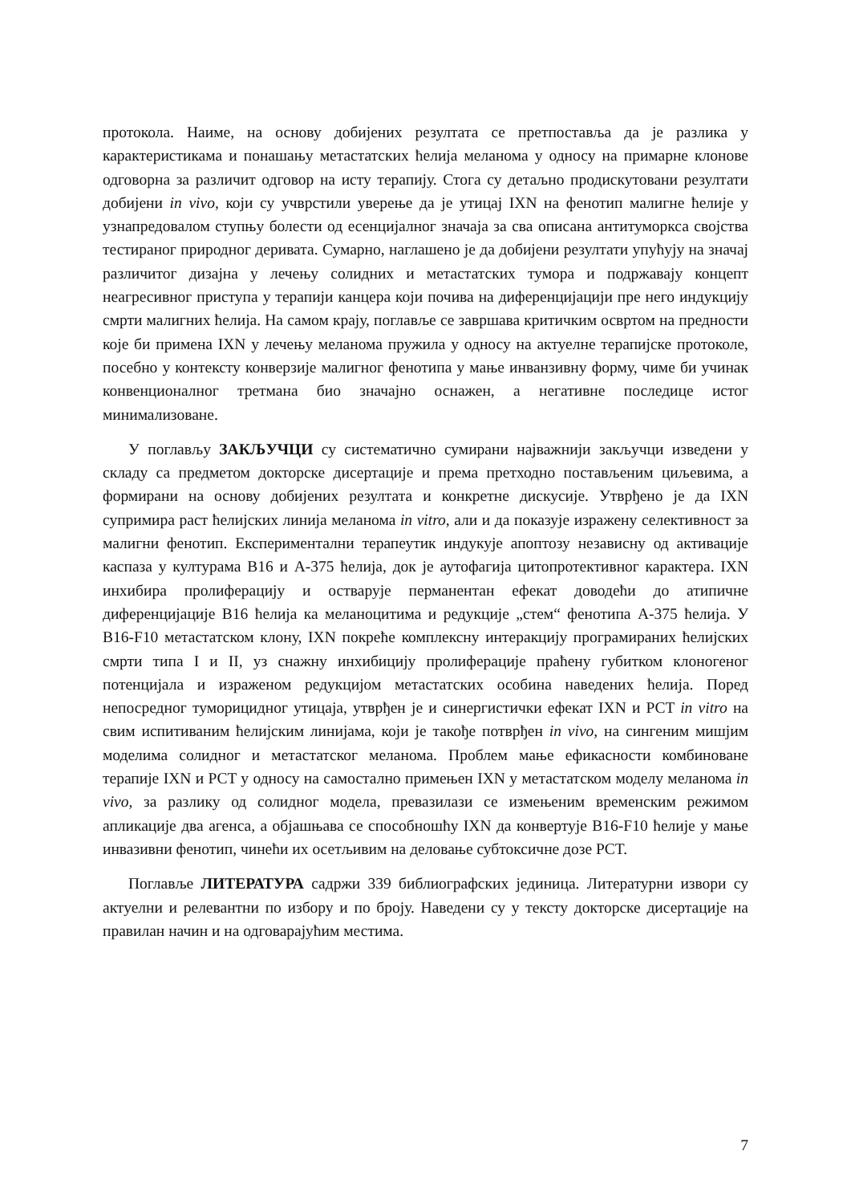протокола. Наиме, на основу добијених резултата се претпоставља да је разлика у карактеристикама и понашању метастатских ћелија меланома у односу на примарне клонове одговорна за различит одговор на исту терапију. Стога су детаљно продискутовани резултати добијени in vivo, који су учврстили уверење да је утицај IXN на фенотип малигне ћелије у узнапредовалом ступњу болести од есенцијалног значаја за сва описана антитуморкса својства тестираног природног деривата. Сумарно, наглашено је да добијени резултати упућују на значај различитог дизајна у лечењу солидних и метастатских тумора и подржавају концепт неагресивног приступа у терапији канцера који почива на диференцијацији пре него индукцију смрти малигних ћелија. На самом крају, поглавље се завршава критичким освртом на предности које би примена IXN у лечењу меланома пружила у односу на актуелне терапијске протоколе, посебно у контексту конверзије малигног фенотипа у мање инванзивну форму, чиме би учинак конвенционалног третмана био значајно оснажен, а негативне последице истог минимализоване.
У поглављу ЗАКЉУЧЦИ су систематично сумирани најважнији закључци изведени у складу са предметом докторске дисертације и према претходно постављеним циљевима, а формирани на основу добијених резултата и конкретне дискусије. Утврђено је да IXN супримира раст ћелијских линија меланома in vitro, али и да показује изражену селективност за малигни фенотип. Експериментални терапеутик индукује апоптозу независну од активације каспаза у културама B16 и A-375 ћелија, док је аутофагија цитопротективног карактера. IXN инхибира пролиферацију и остварује перманентан ефекат доводећи до атипичне диференцијације B16 ћелија ка меланоцитима и редукције „стем“ фенотипа A-375 ћелија. У B16-F10 метастатском клону, IXN покреће комплексну интеракцију програмираних ћелијских смрти типа I и II, уз снажну инхибицију пролиферације праћену губитком клоногеног потенцијала и израженом редукцијом метастатских особина наведених ћелија. Поред непосредног туморицидног утицаја, утврђен је и синергистички ефекат IXN и PCT in vitro на свим испитиваним ћелијским линијама, који је такође потврђен in vivo, на сингеним мишјим моделима солидног и метастатског меланома. Проблем мање ефикасности комбиноване терапије IXN и PCT у односу на самостално примењен IXN у метастатском моделу меланома in vivo, за разлику од солидног модела, превазилази се измењеним временским режимом апликације два агенса, а објашњава се способношћу IXN да конвертује B16-F10 ћелије у мање инвазивни фенотип, чинећи их осетљивим на деловање субтоксичне дозе PCT.
Поглавље ЛИТЕРАТУРА садржи 339 библиографских јединица. Литературни извори су актуелни и релевантни по избору и по броју. Наведени су у тексту докторске дисертације на правилан начин и на одговарајућим местима.
7